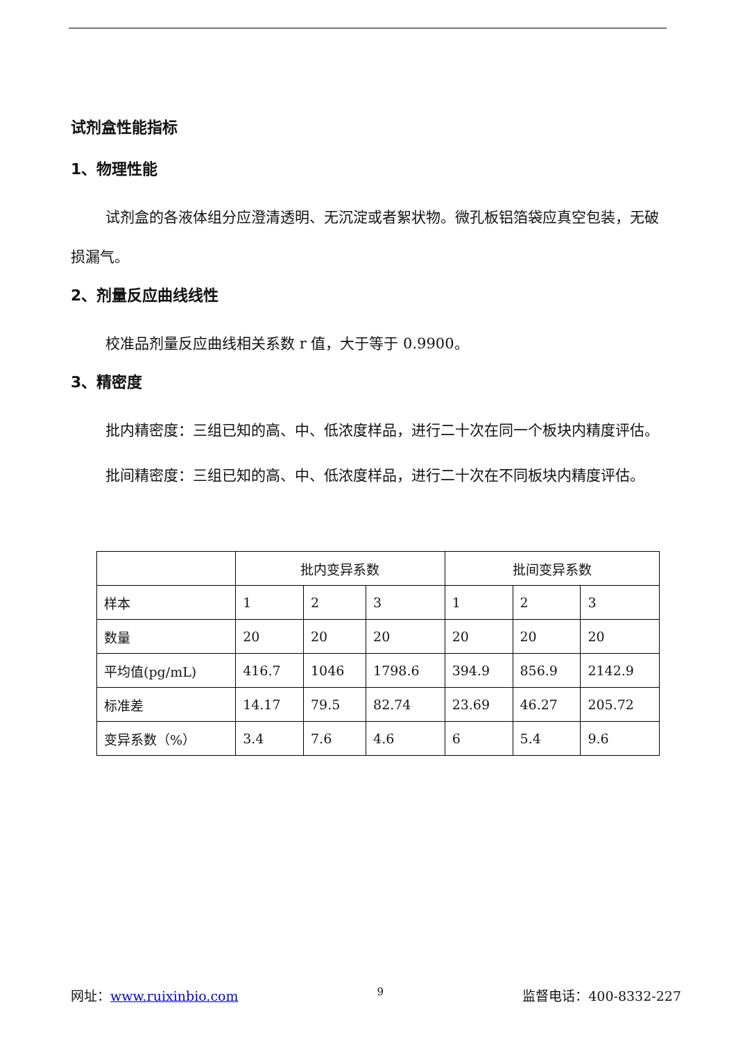试剂盒性能指标
1、物理性能
试剂盒的各液体组分应澄清透明、无沉淀或者絮状物。微孔板铝箔袋应真空包装，无破损漏气。
2、剂量反应曲线线性
校准品剂量反应曲线相关系数 r 值，大于等于 0.9900。
3、精密度
批内精密度：三组已知的高、中、低浓度样品，进行二十次在同一个板块内精度评估。
批间精密度：三组已知的高、中、低浓度样品，进行二十次在不同板块内精度评估。
| | 批内变异系数 | | | 批间变异系数 | | |
| 样本 | 1 | 2 | 3 | 1 | 2 | 3 |
| 数量 | 20 | 20 | 20 | 20 | 20 | 20 |
| 平均值(pg/mL) | 416.7 | 1046 | 1798.6 | 394.9 | 856.9 | 2142.9 |
| 标准差 | 14.17 | 79.5 | 82.74 | 23.69 | 46.27 | 205.72 |
| 变异系数（%） | 3.4 | 7.6 | 4.6 | 6 | 5.4 | 9.6 |
网址：www.ruixinbio.com 9 监督电话：400-8332-227